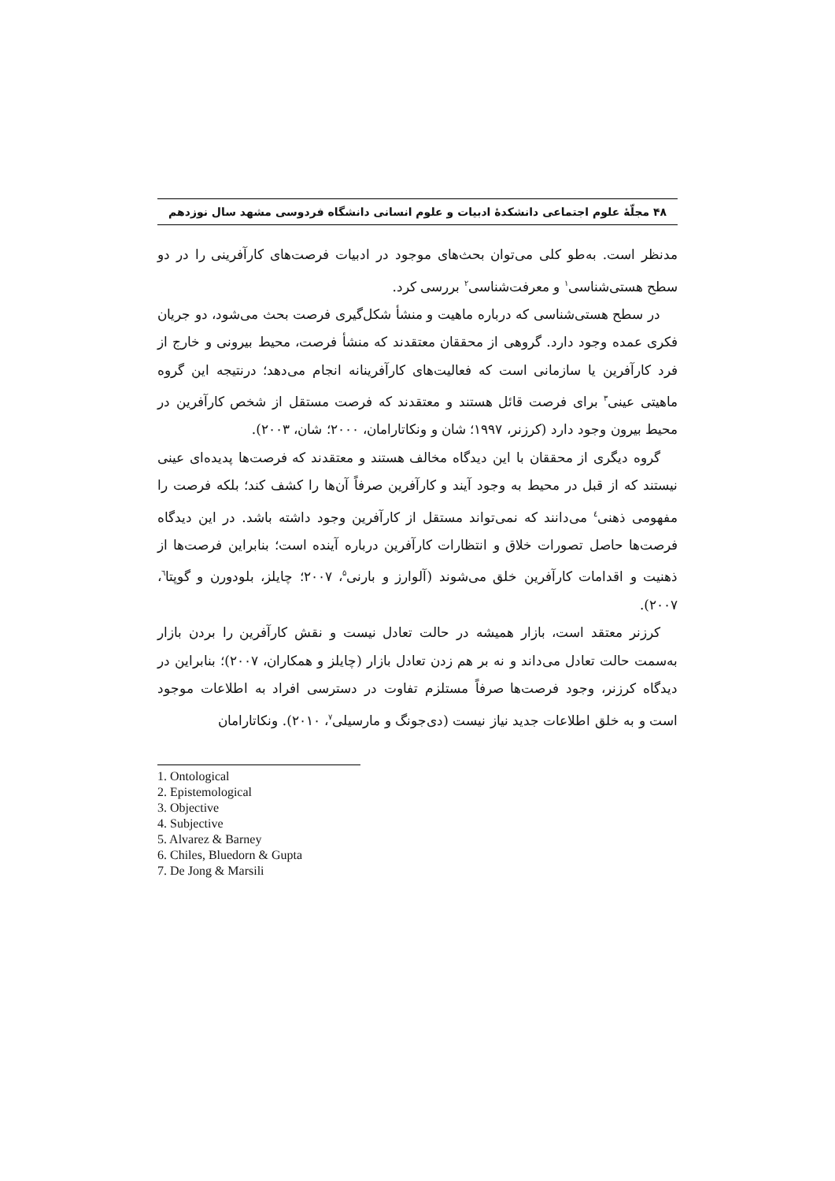۴۸ مجلّهٔ علوم اجتماعی دانشکدهٔ ادبیات و علوم انسانی دانشگاه فردوسی مشهد سال نوزدهم
مدنظر است. به‌طو کلی می‌توان بحث‌های موجود در ادبیات فرصت‌های کارآفرینی را در دو سطح هستی‌شناسی<sup>۱</sup> و معرفت‌شناسی<sup>۲</sup> بررسی کرد.
در سطح هستی‌شناسی که درباره ماهیت و منشأ شکل‌گیری فرصت بحث می‌شود، دو جریان فکری عمده وجود دارد. گروهی از محققان معتقدند که منشأ فرصت، محیط بیرونی و خارج از فرد کارآفرین یا سازمانی است که فعالیت‌های کارآفرینانه انجام می‌دهد؛ درنتیجه این گروه ماهیتی عینی<sup>۳</sup> برای فرصت قائل هستند و معتقدند که فرصت مستقل از شخص کارآفرین در محیط بیرون وجود دارد (کرزنر، ۱۹۹۷؛ شان و ونکاتارامان، ۲۰۰۰؛ شان، ۲۰۰۳).
گروه دیگری از محققان با این دیدگاه مخالف هستند و معتقدند که فرصت‌ها پدیده‌ای عینی نیستند که از قبل در محیط به وجود آیند و کارآفرین صرفاً آن‌ها را کشف کند؛ بلکه فرصت را مفهومی ذهنی<sup>٤</sup> می‌دانند که نمی‌تواند مستقل از کارآفرین وجود داشته باشد. در این دیدگاه فرصت‌ها حاصل تصورات خلاق و انتظارات کارآفرین درباره آینده است؛ بنابراین فرصت‌ها از ذهنیت و اقدامات کارآفرین خلق می‌شوند (آلوارز و بارنی<sup>۵</sup>، ۲۰۰۷؛ چایلز، بلودورن و گوپتا<sup>٦</sup>، ۲۰۰۷).
کرزنر معتقد است، بازار همیشه در حالت تعادل نیست و نقش کارآفرین را بردن بازار به‌سمت حالت تعادل می‌داند و نه بر هم زدن تعادل بازار (چایلز و همکاران، ۲۰۰۷)؛ بنابراین در دیدگاه کرزنر، وجود فرصت‌ها صرفاً مستلزم تفاوت در دسترسی افراد به اطلاعات موجود است و به خلق اطلاعات جدید نیاز نیست (دی‌جونگ و مارسیلی<sup>۷</sup>، ۲۰۱۰). ونکاتارامان
1. Ontological
2. Epistemological
3. Objective
4. Subjective
5. Alvarez & Barney
6. Chiles, Bluedorn & Gupta
7. De Jong & Marsili